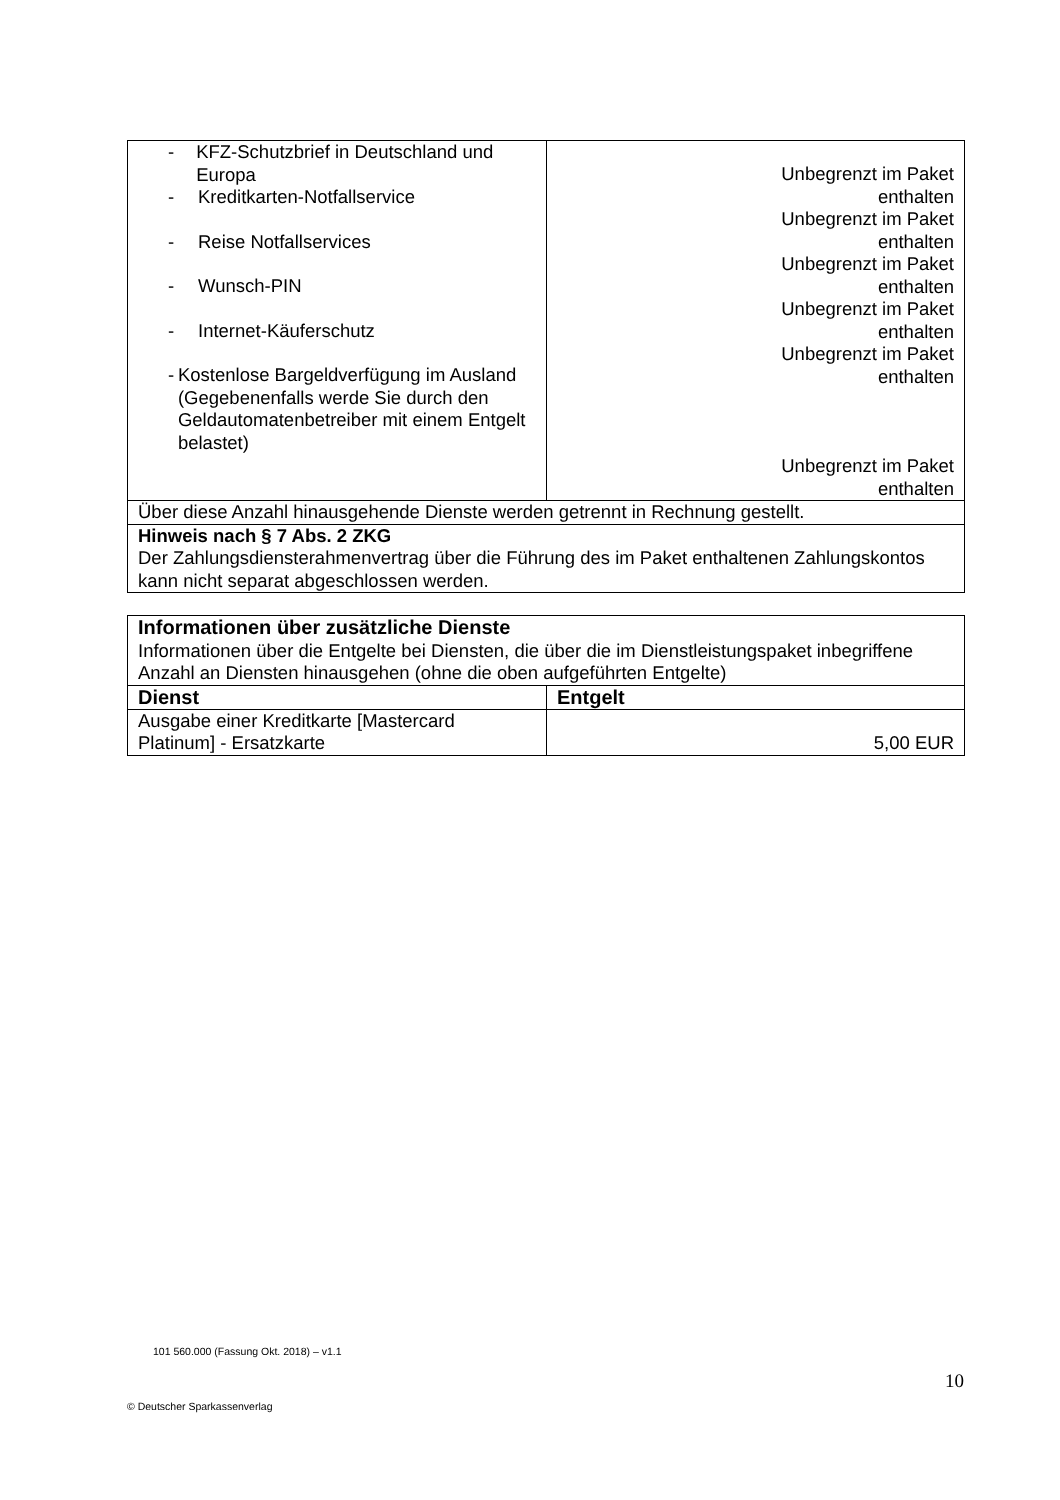| - KFZ-Schutzbrief in Deutschland und Europa - Kreditkarten-Notfallservice - Reise Notfallservices - Wunsch-PIN - Internet-Käuferschutz - Kostenlose Bargeldverfügung im Ausland (Gegebenenfalls werde Sie durch den Geldautomatenbetreiber mit einem Entgelt belastet) | Unbegrenzt im Paket enthalten Unbegrenzt im Paket enthalten Unbegrenzt im Paket enthalten Unbegrenzt im Paket enthalten Unbegrenzt im Paket enthalten Unbegrenzt im Paket enthalten |
| Über diese Anzahl hinausgehende Dienste werden getrennt in Rechnung gestellt. | |
| Hinweis nach § 7 Abs. 2 ZKG Der Zahlungsdiensterahmenvertrag über die Führung des im Paket enthaltenen Zahlungskontos kann nicht separat abgeschlossen werden. | |
| Informationen über zusätzliche Dienste Informationen über die Entgelte bei Diensten, die über die im Dienstleistungspaket inbegriffene Anzahl an Diensten hinausgehen (ohne die oben aufgeführten Entgelte) | |
| Dienst | Entgelt |
| Ausgabe einer Kreditkarte [Mastercard Platinum] - Ersatzkarte | 5,00 EUR |
101 560.000 (Fassung Okt. 2018) – v1.1
10
© Deutscher Sparkassenverlag